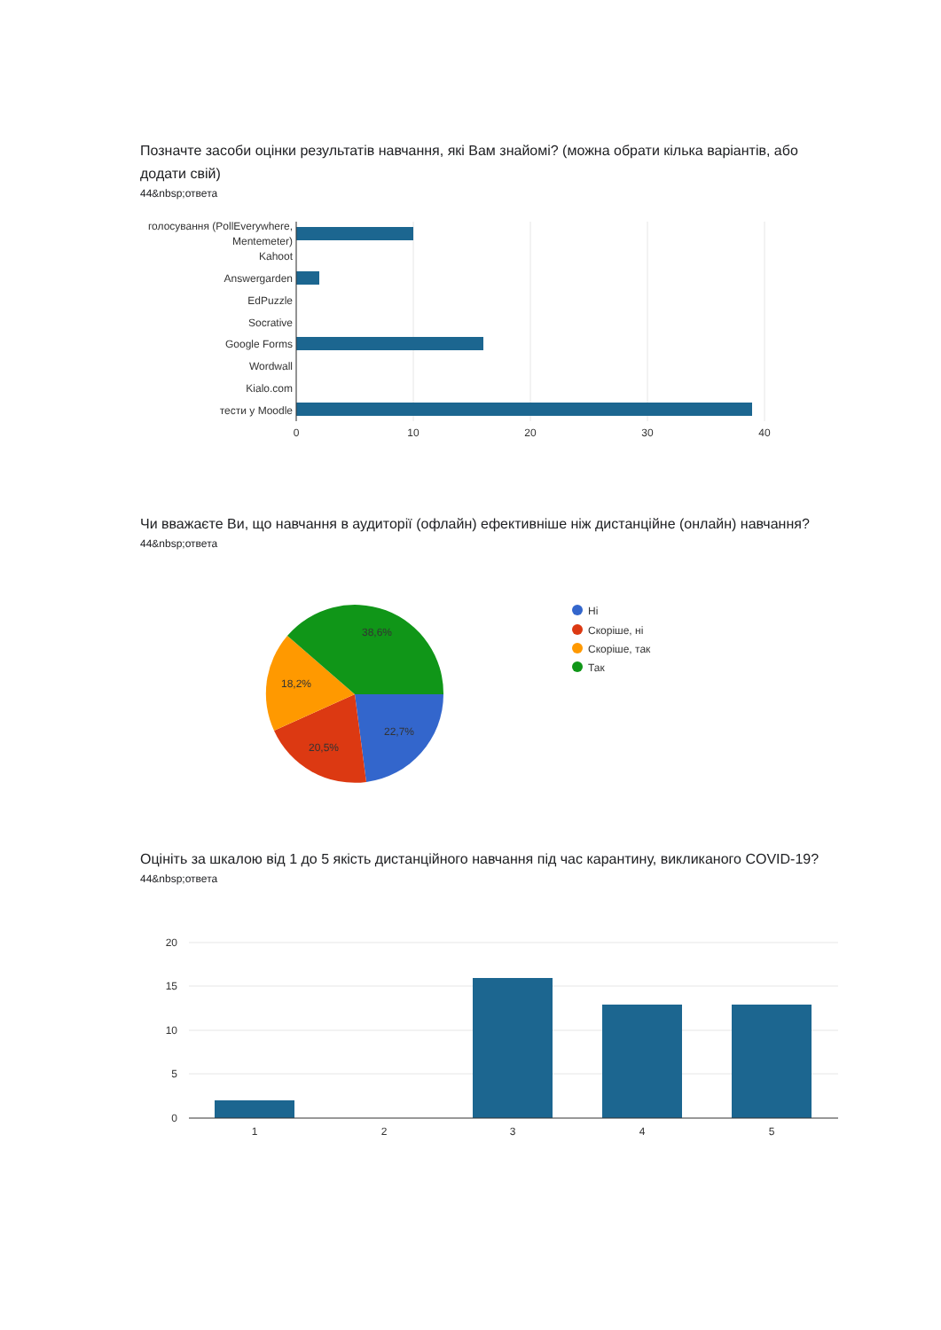Позначте засоби оцінки результатів навчання, які Вам знайомі? (можна обрати кілька варіантів, або додати свій)
44&nbsp;ответа
голосування (PollEverywhere,
Mentemeter)
Kahoot
Answergarden
EdPuzzle
Socrative
Google Forms
Wordwall
Kialo.com
тести у Moodle
0
10
20
30
40
Чи вважаєте Ви, що навчання в аудиторії (офлайн) ефективніше ніж дистанційне (онлайн) навчання?
44&nbsp;ответа
38,6%
18,2%
20,5%
22,7%
Ні
Скоріше, ні
Скоріше, так
Так
Оцініть за шкалою від 1 до 5 якість дистанційного навчання під час карантину, викликаного COVID-19?
44&nbsp;ответа
20
15
10
5
0
1
2
3
4
5